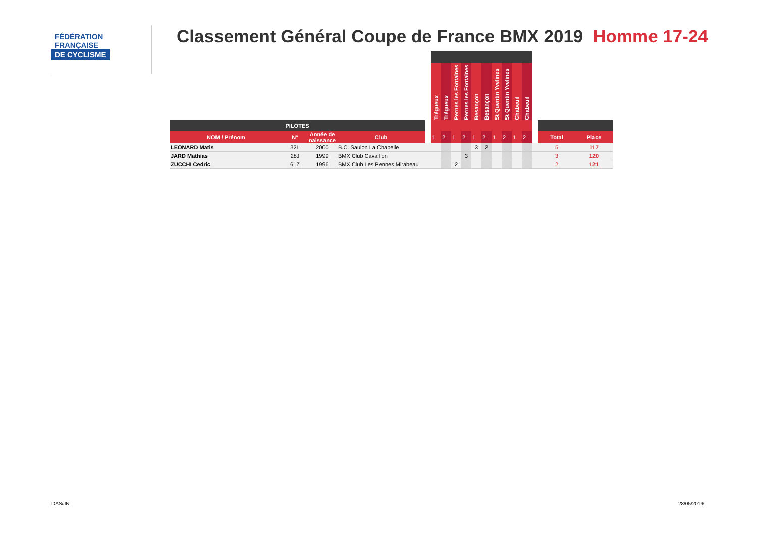FÉDÉRATION
FRANÇAISE
DE CYCLISME
Classement Général Coupe de France BMX 2019 Homme 17-24
| | | | | | Trégueux | Trégueux | Pernes les Fontaines | Pernes les Fontaines | Besançon | Besançon | St Quentin Yvelines | St Quentin Yvelines | Chabeuil | Chabeuil | | | |
| PILOTES | | | | | | | | | | | | | | | | | |
| NOM / Prénom | N° | Année de naissance | Club | | 1 | 2 | 1 | 2 | 1 | 2 | 1 | 2 | 1 | 2 | | Total | Place |
| LEONARD Matis | 32L | 2000 | B.C. Saulon La Chapelle | | | | | | 3 | 2 | | | | | | 5 | 117 |
| JARD Mathias | 28J | 1999 | BMX Club Cavaillon | | | | | 3 | | | | | | | | 3 | 120 |
| ZUCCHI Cedric | 61Z | 1996 | BMX Club Les Pennes Mirabeau | | | | 2 | | | | | | | | | 2 | 121 |
DAS/JN 28/05/2019